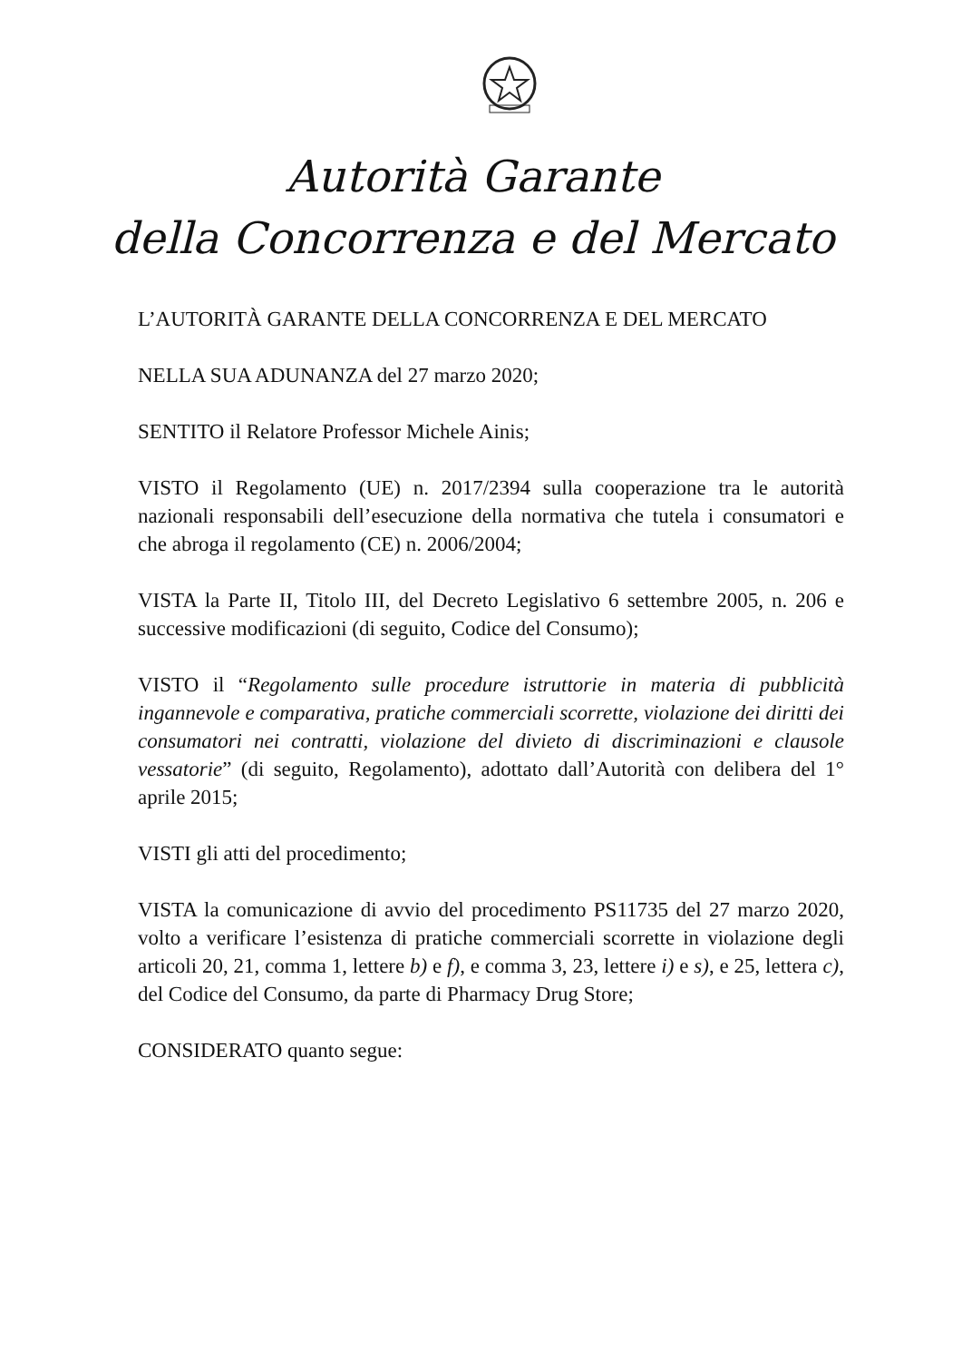Autorità Garante
della Concorrenza e del Mercato
L’AUTORITÀ GARANTE DELLA CONCORRENZA E DEL MERCATO
NELLA SUA ADUNANZA del 27 marzo 2020;
SENTITO il Relatore Professor Michele Ainis;
VISTO il Regolamento (UE) n. 2017/2394 sulla cooperazione tra le autorità nazionali responsabili dell’esecuzione della normativa che tutela i consumatori e che abroga il regolamento (CE) n. 2006/2004;
VISTA la Parte II, Titolo III, del Decreto Legislativo 6 settembre 2005, n. 206 e successive modificazioni (di seguito, Codice del Consumo);
VISTO il “Regolamento sulle procedure istruttorie in materia di pubblicità ingannevole e comparativa, pratiche commerciali scorrette, violazione dei diritti dei consumatori nei contratti, violazione del divieto di discriminazioni e clausole vessatorie” (di seguito, Regolamento), adottato dall’Autorità con delibera del 1° aprile 2015;
VISTI gli atti del procedimento;
VISTA la comunicazione di avvio del procedimento PS11735 del 27 marzo 2020, volto a verificare l’esistenza di pratiche commerciali scorrette in violazione degli articoli 20, 21, comma 1, lettere b) e f), e comma 3, 23, lettere i) e s), e 25, lettera c), del Codice del Consumo, da parte di Pharmacy Drug Store;
CONSIDERATO quanto segue: